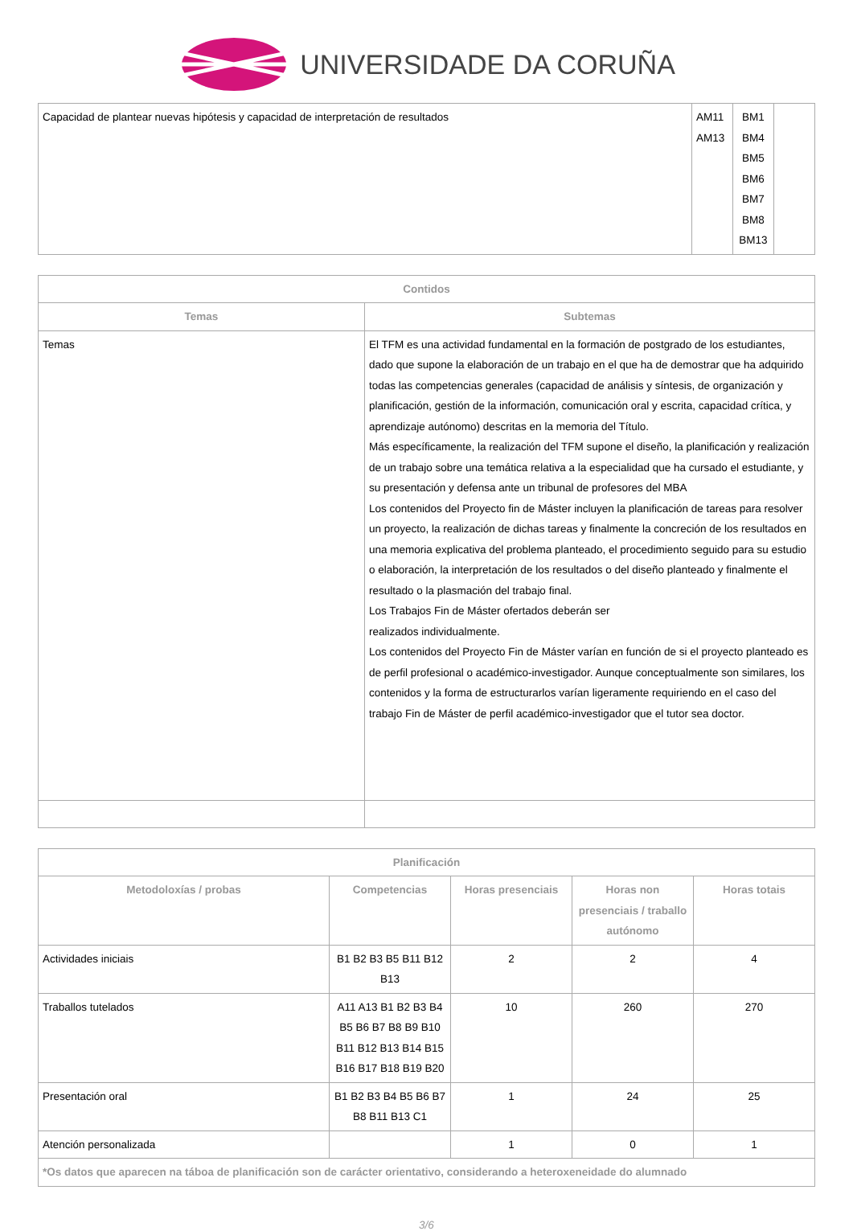UNIVERSIDADE DA CORUÑA
| Capacidad de plantear nuevas hipótesis y capacidad de interpretación de resultados | AM11 AM13 | BM1 BM4 BM5 BM6 BM7 BM8 BM13 | |
| Contidos | |
| --- | --- |
| Temas | Subtemas |
| Temas | El TFM es una actividad fundamental en la formación de postgrado de los estudiantes, dado que supone la elaboración de un trabajo en el que ha de demostrar que ha adquirido todas las competencias generales (capacidad de análisis y síntesis, de organización y planificación, gestión de la información, comunicación oral y escrita, capacidad crítica, y aprendizaje autónomo) descritas en la memoria del Título. Más específicamente, la realización del TFM supone el diseño, la planificación y realización de un trabajo sobre una temática relativa a la especialidad que ha cursado el estudiante, y su presentación y defensa ante un tribunal de profesores del MBA Los contenidos del Proyecto fin de Máster incluyen la planificación de tareas para resolver un proyecto, la realización de dichas tareas y finalmente la concreción de los resultados en una memoria explicativa del problema planteado, el procedimiento seguido para su estudio o elaboración, la interpretación de los resultados o del diseño planteado y finalmente el resultado o la plasmación del trabajo final. Los Trabajos Fin de Máster ofertados deberán ser realizados individualmente. Los contenidos del Proyecto Fin de Máster varían en función de si el proyecto planteado es de perfil profesional o académico-investigador. Aunque conceptualmente son similares, los contenidos y la forma de estructurarlos varían ligeramente requiriendo en el caso del trabajo Fin de Máster de perfil académico-investigador que el tutor sea doctor. |
| Planificación | | | | |
| --- | --- | --- | --- | --- |
| Metodoloxías / probas | Competencias | Horas presenciais | Horas non presenciais / traballo autónomo | Horas totais |
| Actividades iniciais | B1 B2 B3 B5 B11 B12 B13 | 2 | 2 | 4 |
| Traballos tutelados | A11 A13 B1 B2 B3 B4 B5 B6 B7 B8 B9 B10 B11 B12 B13 B14 B15 B16 B17 B18 B19 B20 | 10 | 260 | 270 |
| Presentación oral | B1 B2 B3 B4 B5 B6 B7 B8 B11 B13 C1 | 1 | 24 | 25 |
| Atención personalizada | | 1 | 0 | 1 |
| *Os datos que aparecen na táboa de planificación son de carácter orientativo, considerando a heteroxeneidade do alumnado | | | | |
3/6